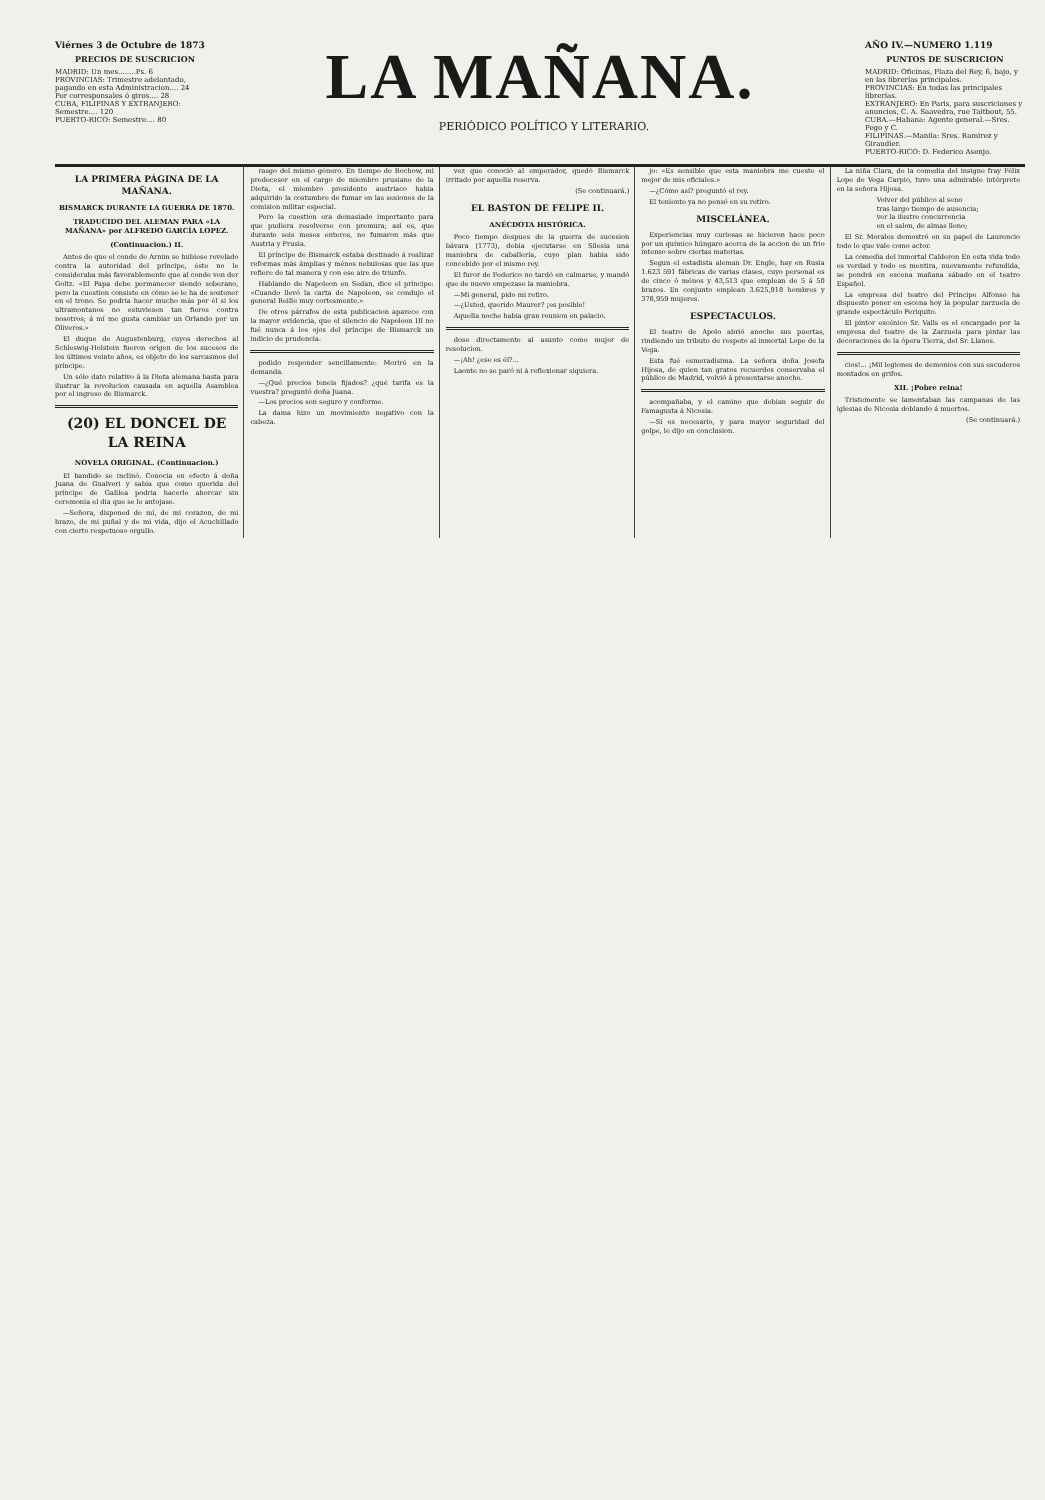Viérnes 3 de Octubre de 1873
PRECIOS DE SUSCRICION
MADRID: Un mes........Ps. 6
PROVINCIAS: Trimestre adelantado, pagando en esta Administracion.... 24
Por corresponsales ó giros.... 28
CUBA, FILIPINAS Y EXTRANJERO: Semestre.... 120
PUERTO-RICO: Semestre.... 80
LA MAÑANA.
PERIÓDICO POLÍTICO Y LITERARIO.
AÑO IV.—NUMERO 1.119
PUNTOS DE SUSCRICION
MADRID: Oficinas, Plaza del Rey, 6, bajo, y en las librerías principales.
PROVINCIAS: En todas las principales librerías.
EXTRANJERO: En Paris, para suscriciones y anuncios, C. A. Saavedra, rue Taitbout, 55.
CUBA.—Habana: Agente general.—Sres. Pego y C.
FILIPINAS.—Manila: Sres. Ramirez y Giraudier.
PUERTO-RICO: D. Federico Asenjo.
LA PRIMERA PÁGINA DE LA MAÑANA.
BISMARCK DURANTE LA GUERRA DE 1870.
TRADUCIDO DEL ALEMAN PARA «LA MAÑANA» por ALFREDO GARCÍA LOPEZ.
(Continuacion.) II.
Antes de que el conde de Arnim se hubiese revelado contra la autoridad del príncipe, éste no le consideraba más favorablemente que al conde von der Goltz. «El Papa debe permanecer siendo soberano, pero la cuestion consiste en cómo se le ha de sostener en el trono. Se podria hacer mucho más por él si los ultramontanos no estuviesen tan fieros contra nosotros; á mí me gusta cambiar un Orlando por un Oliveros.»
El duque de Augustenburg, cuyos derechos al Schleswig-Holstein fueron orígen de los sucesos de los últimos veinte años, es objeto de los sarcasmos del príncipe.
Un sólo dato relativo á la Dieta alemana basta para ilustrar la revolucion causada en aquella Asamblea por el ingreso de Bismarck.
(20) EL DONCEL DE LA REINA
NOVELA ORIGINAL. (Continuacion.)
El bandido se inclinó. Conocia en efecto á doña Juana de Gualveri y sabia que como querida del príncipe de Galilea podria hacerle ahorcar sin ceremonia el dia que se le antojase.
—Señora, disponed de mí, de mi corazon, de mi brazo, de mi puñal y de mi vida, dijo el Acuchillado con cierto respetuoso orgullo.
rasgo del mismo género. En tiempo de Rochow, mi predecesor en el cargo de miembro prusiano de la Dieta, el miembro presidente austriaco habia adquirido la costumbre de fumar en las sesiones de la comision militar especial.
Pero la cuestion era demasiado importante para que pudiera resolverse con premura; así es, que durante seis meses enteros, no fumaron más que Austria y Prusia.
El príncipe de Bismarck estaba destinado á realizar reformas más ámplias y ménos nebulosas que las que refiere de tal manera y con ese aire de triunfo.
Hablando de Napoleon en Sedan, dice el príncipe: «Cuando llevó la carta de Napoleon, se condujo el general Reille muy cortesmente.»
De otros párrafos de esta publicacion aparece con la mayor evidencia, que el silencio de Napoleon III no fué nunca á los ojos del príncipe de Bismarck un indicio de prudencia.
podido responder sencillamente: Moriré en la demanda.
—¿Qué precios teneis fijados? ¿qué tarifa es la vuestra? preguntó doña Juana.
—Los precios son seguro y conforme.
La dama hizo un movimiento negativo con la cabeza.
vez que conoció al emperador, quedó Bismarck irritado por aquella reserva.
(Se continuará.)
EL BASTON DE FELIPE II.
ANÉCDOTA HISTÓRICA.
Poco tiempo despues de la guerra de sucesion bávara (1773), debia ejecutarse en Silesia una maniobra de caballería, cuyo plan habia sido concebido por el mismo rey.
El furor de Federico no tardó en calmarse, y mandó que de nuevo empezase la maniobra.
—Mi general, pido mi retiro.
—¿Usted, querido Maurer? ¡es posible!
Aquella noche habia gran reunion en palacio.
dose directamente al asunto como mujer de resolucion.
—¡Ah! ¿ese es él?...
Laonte no se paró ni á reflexionar siquiera.
jo: «Es sensible que esta maniobra me cueste el mejor de mis oficiales.»
—¿Cómo así? preguntó el rey.
El teniente ya no pensó en su retiro.
MISCELÁNEA.
Experiencias muy curiosas se hicieron hace poco por un químico húngaro acerca de la accion de un frio intenso sobre ciertas materias.
Segun el estadista aleman Dr. Engle, hay en Rusia 1.623 591 fábricas de varias clases, cuyo personal es de cinco ó ménos y 43,513 que emplean de 5 á 50 brazos. En conjunto emplean 3.625,918 hombres y 378,959 mujeres.
ESPECTACULOS.
El teatro de Apolo abrió anoche sus puertas, rindiendo un tributo de respeto al inmortal Lope de la Vega.
Esta fué esmeradísima. La señora doña Josefa Hijosa, de quien tan gratos recuerdos conservaba el público de Madrid, volvió á presentarse anoche.
acompañaba, y el camino que debian seguir de Famagusta á Nicosia.
—Si es necesario, y para mayor seguridad del golpe, le dijo en conclusion.
La niña Clara, de la comedia del insigne fray Félix Lope de Vega Carpio, tuvo una admirable intérprete en la señora Hijosa.
Volver del público al seno
tras largo tiempo de ausencia;
ver la ilustre concurrencia
en el salon, de almas lleno;
El Sr. Morales demostró en su papel de Laurencio todo lo que vale como actor.
La comedia del inmortal Calderon En esta vida todo es verdad y todo es mentira, nuevamente refundida, se pondrá en escena mañana sábado en el teatro Español.
La empresa del teatro del Príncipe Alfonso ha dispuesto poner en escena hoy la popular zarzuela de grande espectáculo Periquito.
El pintor escénico Sr. Valls es el encargado por la empresa del teatro de la Zarzuela para pintar las decoraciones de la ópera Tierra, del Sr. Llanos.
cios!... ¡Mil legiones de demonios con sus escuderos montados en grifos.
XII. ¡Pobre reina!
Tristemente se lamentaban las campanas de las iglesias de Nicosia doblando á muertos.
(Se continuará.)